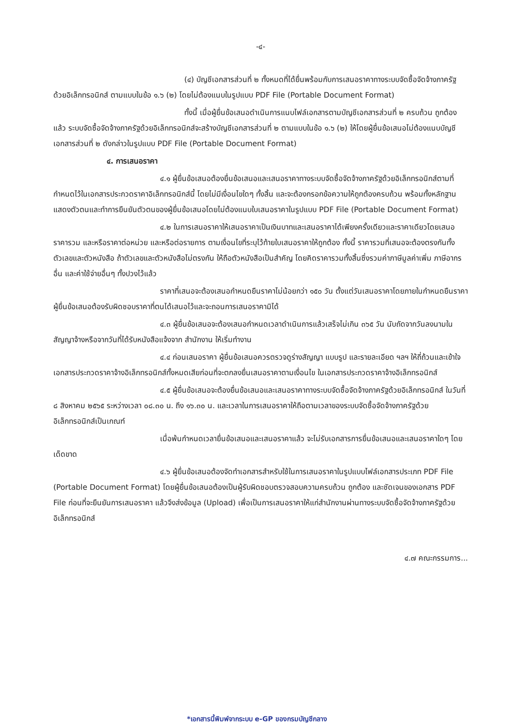-๔-
(๔) บัญชีเอกสารส่วนที่ ๒ ทั้งหมดที่ได้ยื่นพร้อมกับการเสนอราคาทางระบบจัดซื้อจัดจ้างภาครัฐด้วยอิเล็กทรอนิกส์ ตามแบบในข้อ ๑.๖ (๒) โดยไม่ต้องแนบในรูปแบบ PDF File (Portable Document Format)
ทั้งนี้ เมื่อผู้ยื่นข้อเสนอดำเนินการแนบไฟล์เอกสารตามบัญชีเอกสารส่วนที่ ๒ ครบถ้วน ถูกต้องแล้ว ระบบจัดซื้อจัดจ้างภาครัฐด้วยอิเล็กทรอนิกส์จะสร้างบัญชีเอกสารส่วนที่ ๒ ตามแบบในข้อ ๑.๖ (๒) ให้โดยผู้ยื่นข้อเสนอไม่ต้องแนบบัญชีเอกสารส่วนที่ ๒ ดังกล่าวในรูปแบบ PDF File (Portable Document Format)
๔. การเสนอราคา
๔.๑ ผู้ยื่นข้อเสนอต้องยื่นข้อเสนอและเสนอราคาทางระบบจัดซื้อจัดจ้างภาครัฐด้วยอิเล็กทรอนิกส์ตามที่กำหนดไว้ในเอกสารประกวดราคาอิเล็กทรอนิกส์นี้ โดยไม่มีเงื่อนไขใดๆ ทั้งสิ้น และจะต้องกรอกข้อความให้ถูกต้องครบถ้วน พร้อมทั้งหลักฐานแสดงตัวตนและทำการยืนยันตัวตนของผู้ยื่นข้อเสนอโดยไม่ต้องแนบใบเสนอราคาในรูปแบบ PDF File (Portable Document Format)
๔.๒ ในการเสนอราคาให้เสนอราคาเป็นเงินบาทและเสนอราคาได้เพียงครั้งเดียวและราคาเดียวโดยเสนอราคารวม และหรือราคาต่อหน่วย และหรือต่อรายการ ตามเงื่อนไขที่ระบุไว้ท้ายใบเสนอราคาให้ถูกต้อง ทั้งนี้ ราคารวมที่เสนอจะต้องตรงกันทั้งตัวเลขและตัวหนังสือ ถ้าตัวเลขและตัวหนังสือไม่ตรงกัน ให้ถือตัวหนังสือเป็นสำคัญ โดยคิดราคารวมทั้งสิ้นซึ่งรวมค่าภาษีมูลค่าเพิ่ม ภาษีอากรอื่น และค่าใช้จ่ายอื่นๆ ทั้งปวงไว้แล้ว
ราคาที่เสนอจะต้องเสนอกำหนดยืนราคาไม่น้อยกว่า ๑๕๐ วัน ตั้งแต่วันเสนอราคาโดยภายในกำหนดยืนราคา ผู้ยื่นข้อเสนอต้องรับผิดชอบราคาที่ตนได้เสนอไว้และจะถอนการเสนอราคามิได้
๔.๓ ผู้ยื่นข้อเสนอจะต้องเสนอกำหนดเวลาดำเนินการแล้วเสร็จไม่เกิน ๓๖๕ วัน นับถัดจากวันลงนามในสัญญาจ้างหรือจากวันที่ได้รับหนังสือแจ้งจาก สำนักงาน ให้เริ่มทำงาน
๔.๔ ก่อนเสนอราคา ผู้ยื่นข้อเสนอควรตรวจดูร่างสัญญา แบบรูป และรายละเอียด ฯลฯ ให้ถี่ถ้วนและเข้าใจเอกสารประกวดราคาจ้างอิเล็กทรอนิกส์ทั้งหมดเสียก่อนที่จะตกลงยื่นเสนอราคาตามเงื่อนไข ในเอกสารประกวดราคาจ้างอิเล็กทรอนิกส์
๔.๕ ผู้ยื่นข้อเสนอจะต้องยื่นข้อเสนอและเสนอราคาทางระบบจัดซื้อจัดจ้างภาครัฐด้วยอิเล็กทรอนิกส์ ในวันที่ ๘ สิงหาคม ๒๕๖๕ ระหว่างเวลา ๐๘.๓๐ น. ถึง ๑๖.๓๐ น. และเวลาในการเสนอราคาให้ถือตามเวลาของระบบจัดซื้อจัดจ้างภาครัฐด้วยอิเล็กทรอนิกส์เป็นเกณฑ์
เมื่อพ้นกำหนดเวลายื่นข้อเสนอและเสนอราคาแล้ว จะไม่รับเอกสารการยื่นข้อเสนอและเสนอราคาใดๆ โดยเด็ดขาด
๔.๖ ผู้ยื่นข้อเสนอต้องจัดทำเอกสารสำหรับใช้ในการเสนอราคาในรูปแบบไฟล์เอกสารประเภท PDF File (Portable Document Format) โดยผู้ยื่นข้อเสนอต้องเป็นผู้รับผิดชอบตรวจสอบความครบถ้วน ถูกต้อง และชัดเจนของเอกสาร PDF File ก่อนที่จะยืนยันการเสนอราคา แล้วจึงส่งข้อมูล (Upload) เพื่อเป็นการเสนอราคาให้แก่สำนักงานผ่านทางระบบจัดซื้อจัดจ้างภาครัฐด้วยอิเล็กทรอนิกส์
๔.๗ คณะกรรมการ...
*เอกสารนี้พิมพ์จากระบบ e-GP ของกรมบัญชีกลาง